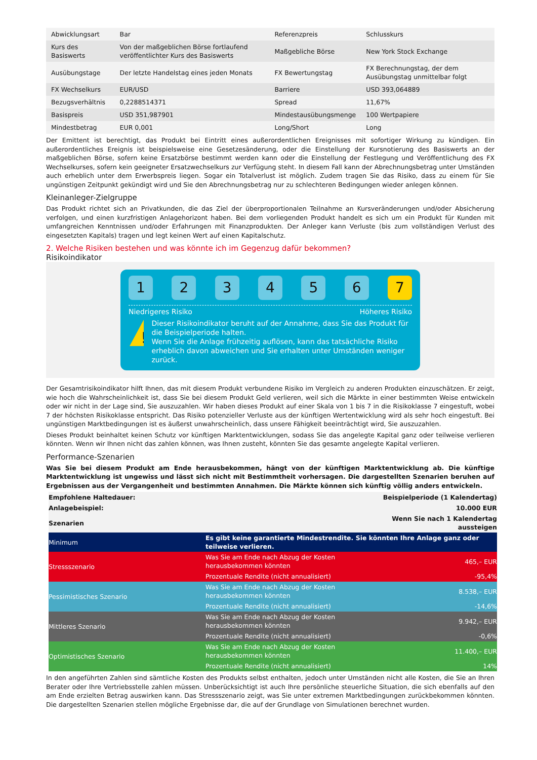| Abwicklungsart | Bar | Referenzpreis | Schlusskurs |
| Kurs des Basiswerts | Von der maßgeblichen Börse fortlaufend veröffentlichter Kurs des Basiswerts | Maßgebliche Börse | New York Stock Exchange |
| Ausübungstage | Der letzte Handelstag eines jeden Monats | FX Bewertungstag | FX Berechnungstag, der dem Ausübungstag unmittelbar folgt |
| FX Wechselkurs | EUR/USD | Barriere | USD 393,064889 |
| Bezugsverhältnis | 0,2288514371 | Spread | 11,67% |
| Basispreis | USD 351,987901 | Mindestausübungsmenge | 100 Wertpapiere |
| Mindestbetrag | EUR 0,001 | Long/Short | Long |
Der Emittent ist berechtigt, das Produkt bei Eintritt eines außerordentlichen Ereignisses mit sofortiger Wirkung zu kündigen. Ein außerordentliches Ereignis ist beispielsweise eine Gesetzesänderung, oder die Einstellung der Kursnotierung des Basiswerts an der maßgeblichen Börse, sofern keine Ersatzbörse bestimmt werden kann oder die Einstellung der Festlegung und Veröffentlichung des FX Wechselkurses, sofern kein geeigneter Ersatzwechselkurs zur Verfügung steht. In diesem Fall kann der Abrechnungsbetrag unter Umständen auch erheblich unter dem Erwerbspreis liegen. Sogar ein Totalverlust ist möglich. Zudem tragen Sie das Risiko, dass zu einem für Sie ungünstigen Zeitpunkt gekündigt wird und Sie den Abrechnungsbetrag nur zu schlechteren Bedingungen wieder anlegen können.
Kleinanleger-Zielgruppe
Das Produkt richtet sich an Privatkunden, die das Ziel der überproportionalen Teilnahme an Kursveränderungen und/oder Absicherung verfolgen, und einen kurzfristigen Anlagehorizont haben. Bei dem vorliegenden Produkt handelt es sich um ein Produkt für Kunden mit umfangreichen Kenntnissen und/oder Erfahrungen mit Finanzprodukten. Der Anleger kann Verluste (bis zum vollständigen Verlust des eingesetzten Kapitals) tragen und legt keinen Wert auf einen Kapitalschutz.
2. Welche Risiken bestehen und was könnte ich im Gegenzug dafür bekommen?
Risikoindikator
1 2 3 4 5 6 7
Niedrigeres Risiko Höheres Risiko
!
Dieser Risikoindikator beruht auf der Annahme, dass Sie das Produkt für die Beispielperiode halten.
Wenn Sie die Anlage frühzeitig auflösen, kann das tatsächliche Risiko erheblich davon abweichen und Sie erhalten unter Umständen weniger zurück.
Der Gesamtrisikoindikator hilft Ihnen, das mit diesem Produkt verbundene Risiko im Vergleich zu anderen Produkten einzuschätzen. Er zeigt, wie hoch die Wahrscheinlichkeit ist, dass Sie bei diesem Produkt Geld verlieren, weil sich die Märkte in einer bestimmten Weise entwickeln oder wir nicht in der Lage sind, Sie auszuzahlen. Wir haben dieses Produkt auf einer Skala von 1 bis 7 in die Risikoklasse 7 eingestuft, wobei 7 der höchsten Risikoklasse entspricht. Das Risiko potenzieller Verluste aus der künftigen Wertentwicklung wird als sehr hoch eingestuft. Bei ungünstigen Marktbedingungen ist es äußerst unwahrscheinlich, dass unsere Fähigkeit beeinträchtigt wird, Sie auszuzahlen.
Dieses Produkt beinhaltet keinen Schutz vor künftigen Marktentwicklungen, sodass Sie das angelegte Kapital ganz oder teilweise verlieren könnten. Wenn wir Ihnen nicht das zahlen können, was Ihnen zusteht, könnten Sie das gesamte angelegte Kapital verlieren.
Performance-Szenarien
Was Sie bei diesem Produkt am Ende herausbekommen, hängt von der künftigen Marktentwicklung ab. Die künftige Marktentwicklung ist ungewiss und lässt sich nicht mit Bestimmtheit vorhersagen. Die dargestellten Szenarien beruhen auf Ergebnissen aus der Vergangenheit und bestimmten Annahmen. Die Märkte können sich künftig völlig anders entwickeln.
| Empfohlene Haltedauer: | | Beispielperiode (1 Kalendertag) |
| Anlagebeispiel: | | 10.000 EUR |
| Szenarien | | Wenn Sie nach 1 Kalendertag aussteigen |
| Minimum | Es gibt keine garantierte Mindestrendite. Sie könnten Ihre Anlage ganz oder teilweise verlieren. | |
| Stressszenario | Was Sie am Ende nach Abzug der Kosten herausbekommen könnten | 465,– EUR |
| | Prozentuale Rendite (nicht annualisiert) | -95,4% |
| Pessimistisches Szenario | Was Sie am Ende nach Abzug der Kosten herausbekommen könnten | 8.538,– EUR |
| | Prozentuale Rendite (nicht annualisiert) | -14,6% |
| Mittleres Szenario | Was Sie am Ende nach Abzug der Kosten herausbekommen könnten | 9.942,– EUR |
| | Prozentuale Rendite (nicht annualisiert) | -0,6% |
| Optimistisches Szenario | Was Sie am Ende nach Abzug der Kosten herausbekommen könnten | 11.400,– EUR |
| | Prozentuale Rendite (nicht annualisiert) | 14% |
In den angeführten Zahlen sind sämtliche Kosten des Produkts selbst enthalten, jedoch unter Umständen nicht alle Kosten, die Sie an Ihren Berater oder Ihre Vertriebsstelle zahlen müssen. Unberücksichtigt ist auch Ihre persönliche steuerliche Situation, die sich ebenfalls auf den am Ende erzielten Betrag auswirken kann. Das Stressszenario zeigt, was Sie unter extremen Marktbedingungen zurückbekommen könnten. Die dargestellten Szenarien stellen mögliche Ergebnisse dar, die auf der Grundlage von Simulationen berechnet wurden.